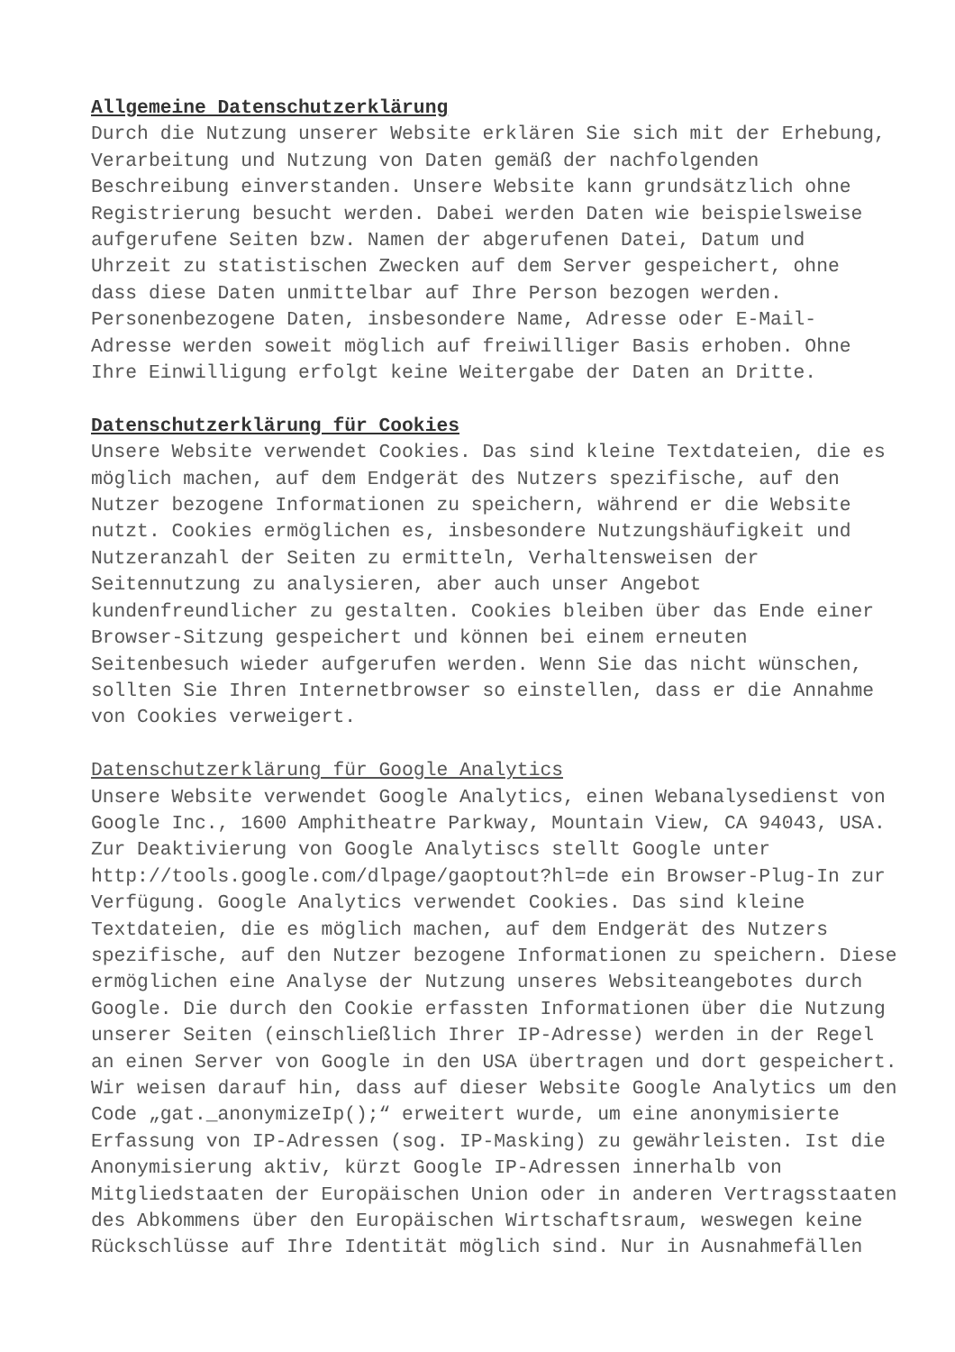Allgemeine Datenschutzerklärung
Durch die Nutzung unserer Website erklären Sie sich mit der Erhebung, Verarbeitung und Nutzung von Daten gemäß der nachfolgenden Beschreibung einverstanden. Unsere Website kann grundsätzlich ohne Registrierung besucht werden. Dabei werden Daten wie beispielsweise aufgerufene Seiten bzw. Namen der abgerufenen Datei, Datum und Uhrzeit zu statistischen Zwecken auf dem Server gespeichert, ohne dass diese Daten unmittelbar auf Ihre Person bezogen werden. Personenbezogene Daten, insbesondere Name, Adresse oder E-Mail- Adresse werden soweit möglich auf freiwilliger Basis erhoben. Ohne Ihre Einwilligung erfolgt keine Weitergabe der Daten an Dritte.
Datenschutzerklärung für Cookies
Unsere Website verwendet Cookies. Das sind kleine Textdateien, die es möglich machen, auf dem Endgerät des Nutzers spezifische, auf den Nutzer bezogene Informationen zu speichern, während er die Website nutzt. Cookies ermöglichen es, insbesondere Nutzungshäufigkeit und Nutzeranzahl der Seiten zu ermitteln, Verhaltensweisen der Seitennutzung zu analysieren, aber auch unser Angebot kundenfreundlicher zu gestalten. Cookies bleiben über das Ende einer Browser-Sitzung gespeichert und können bei einem erneuten Seitenbesuch wieder aufgerufen werden. Wenn Sie das nicht wünschen, sollten Sie Ihren Internetbrowser so einstellen, dass er die Annahme von Cookies verweigert.
Datenschutzerklärung für Google Analytics
Unsere Website verwendet Google Analytics, einen Webanalysedienst von Google Inc., 1600 Amphitheatre Parkway, Mountain View, CA 94043, USA. Zur Deaktivierung von Google Analytiscs stellt Google unter http://tools.google.com/dlpage/gaoptout?hl=de ein Browser-Plug-In zur Verfügung. Google Analytics verwendet Cookies. Das sind kleine Textdateien, die es möglich machen, auf dem Endgerät des Nutzers spezifische, auf den Nutzer bezogene Informationen zu speichern. Diese ermöglichen eine Analyse der Nutzung unseres Websiteangebotes durch Google. Die durch den Cookie erfassten Informationen über die Nutzung unserer Seiten (einschließlich Ihrer IP-Adresse) werden in der Regel an einen Server von Google in den USA übertragen und dort gespeichert. Wir weisen darauf hin, dass auf dieser Website Google Analytics um den Code „gat._anonymizeIp();“ erweitert wurde, um eine anonymisierte Erfassung von IP-Adressen (sog. IP-Masking) zu gewährleisten. Ist die Anonymisierung aktiv, kürzt Google IP-Adressen innerhalb von Mitgliedstaaten der Europäischen Union oder in anderen Vertragsstaaten des Abkommens über den Europäischen Wirtschaftsraum, weswegen keine Rückschlüsse auf Ihre Identität möglich sind. Nur in Ausnahmefällen